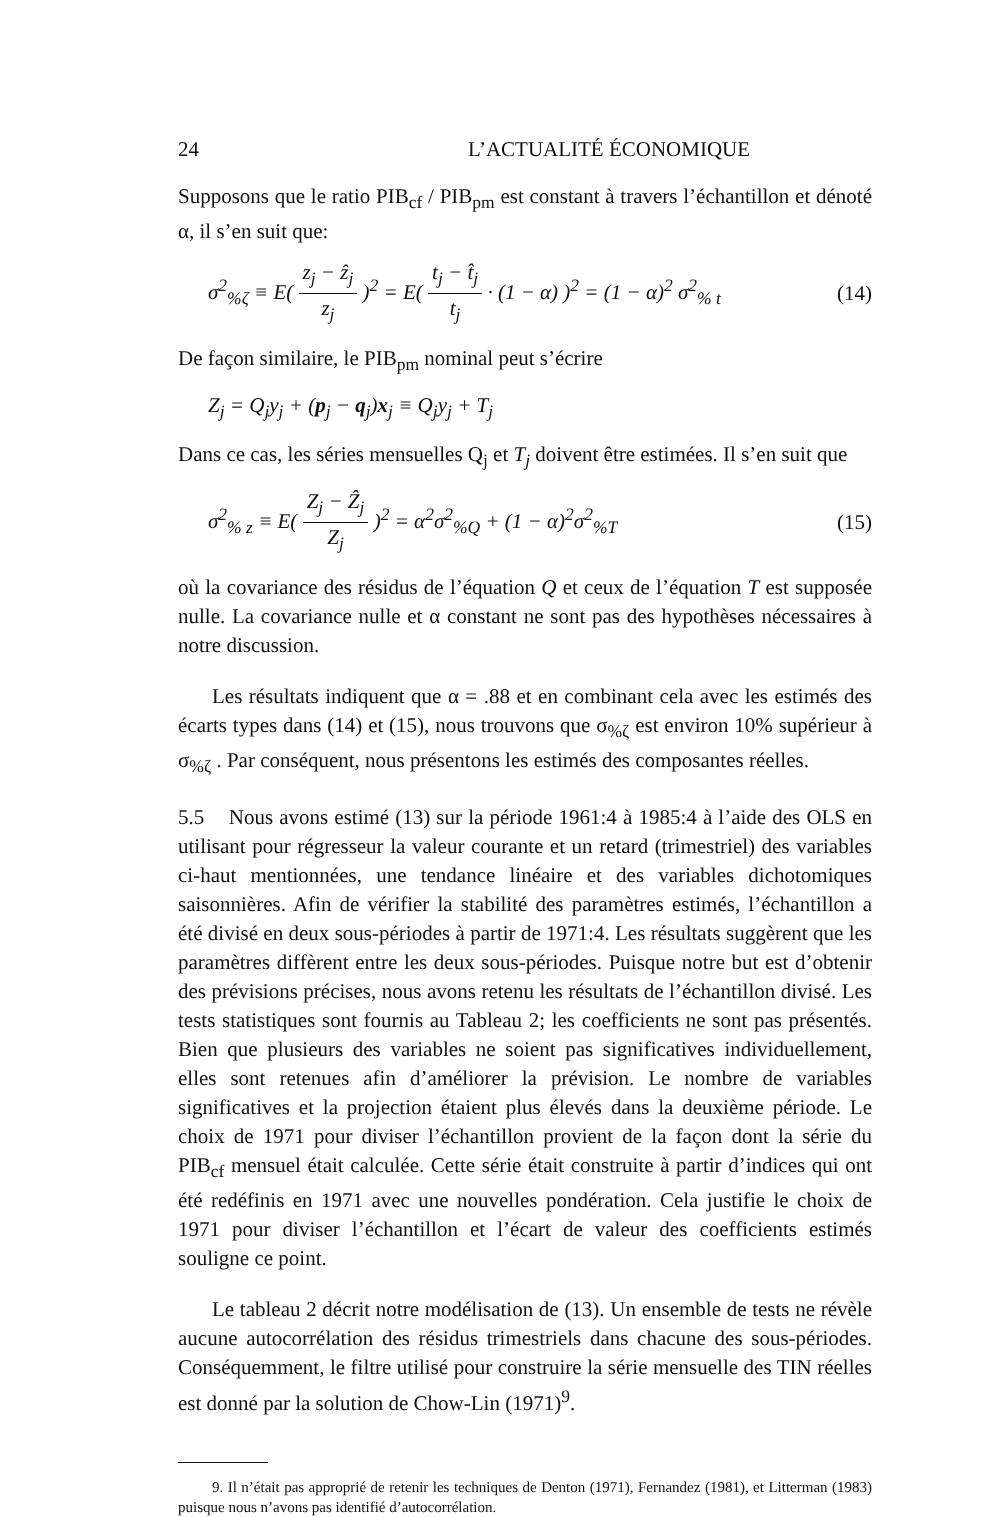24 L’ACTUALITÉ ÉCONOMIQUE
Supposons que le ratio PIB<sub>cf</sub> / PIB<sub>pm</sub> est constant à travers l’échantillon et dénoté α, il s’en suit que:
σ<sup>2</sup><sub>%ζ</sub> ≡ E( z<sub>j</sub> − ẑ<sub>j</sub> z<sub>j</sub> )<sup>2</sup> = E( t<sub>j</sub> − t̂<sub>j</sub> t<sub>j</sub> · (1 − α) )<sup>2</sup> = (1 − α)<sup>2</sup> σ<sup>2</sup><sub>% t</sub> (14)
De façon similaire, le PIB<sub>pm</sub> nominal peut s’écrire
Z<sub>j</sub> = Q<sub>j</sub>y<sub>j</sub> + (p<sub>j</sub> − q<sub>j</sub>)x<sub>j</sub> ≡ Q<sub>j</sub>y<sub>j</sub> + T<sub>j</sub>
Dans ce cas, les séries mensuelles Q<sub>j</sub> et T<sub>j</sub> doivent être estimées. Il s’en suit que
σ<sup>2</sup><sub>% z</sub> ≡ E( Z<sub>j</sub> − Ẑ<sub>j</sub> Z<sub>j</sub> )<sup>2</sup> = α<sup>2</sup>σ<sup>2</sup><sub>%Q</sub> + (1 − α)<sup>2</sup>σ<sup>2</sup><sub>%T</sub> (15)
où la covariance des résidus de l’équation Q et ceux de l’équation T est supposée nulle. La covariance nulle et α constant ne sont pas des hypothèses nécessaires à notre discussion.
Les résultats indiquent que α = .88 et en combinant cela avec les estimés des écarts types dans (14) et (15), nous trouvons que σ<sub>%ζ</sub> est environ 10% supérieur à σ<sub>%ζ</sub> . Par conséquent, nous présentons les estimés des composantes réelles.
5.5 Nous avons estimé (13) sur la période 1961:4 à 1985:4 à l’aide des OLS en utilisant pour régresseur la valeur courante et un retard (trimestriel) des variables ci-haut mentionnées, une tendance linéaire et des variables dichotomiques saisonnières. Afin de vérifier la stabilité des paramètres estimés, l’échantillon a été divisé en deux sous-périodes à partir de 1971:4. Les résultats suggèrent que les paramètres diffèrent entre les deux sous-périodes. Puisque notre but est d’obtenir des prévisions précises, nous avons retenu les résultats de l’échantillon divisé. Les tests statistiques sont fournis au Tableau 2; les coefficients ne sont pas présentés. Bien que plusieurs des variables ne soient pas significatives individuellement, elles sont retenues afin d’améliorer la prévision. Le nombre de variables significatives et la projection étaient plus élevés dans la deuxième période. Le choix de 1971 pour diviser l’échantillon provient de la façon dont la série du PIB<sub>cf</sub> mensuel était calculée. Cette série était construite à partir d’indices qui ont été redéfinis en 1971 avec une nouvelles pondération. Cela justifie le choix de 1971 pour diviser l’échantillon et l’écart de valeur des coefficients estimés souligne ce point.
Le tableau 2 décrit notre modélisation de (13). Un ensemble de tests ne révèle aucune autocorrélation des résidus trimestriels dans chacune des sous-périodes. Conséquemment, le filtre utilisé pour construire la série mensuelle des TIN réelles est donné par la solution de Chow-Lin (1971)<sup>9</sup>.
9. Il n’était pas approprié de retenir les techniques de Denton (1971), Fernandez (1981), et Litterman (1983) puisque nous n’avons pas identifié d’autocorrélation.